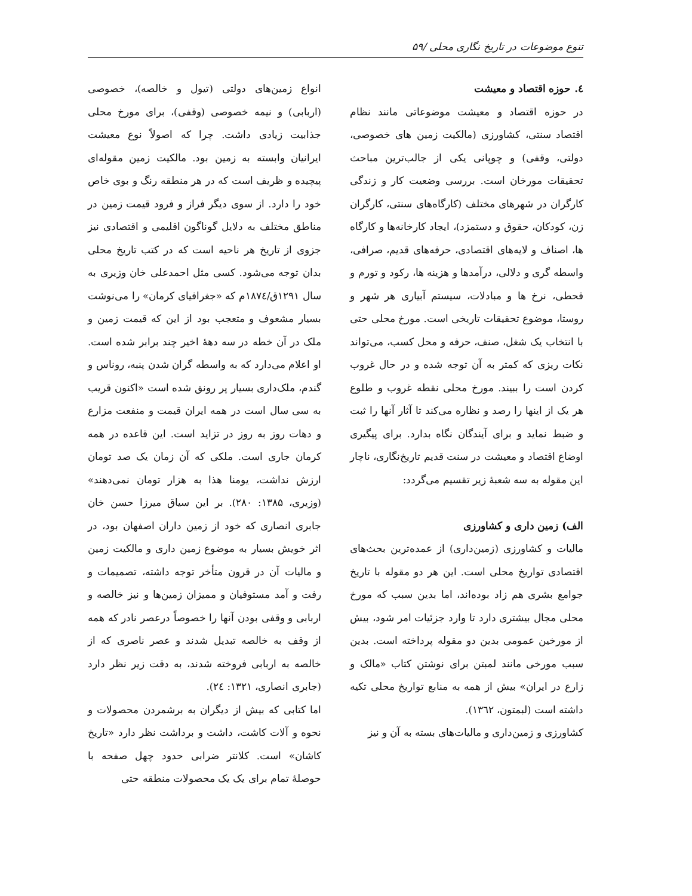تنوع موضوعات در تاریخ نگاری محلی /۵۹
٤. حوزه اقتصاد و معیشت
در حوزه اقتصاد و معیشت موضوعاتی مانند نظام اقتصاد سنتی، کشاورزی (مالکیت زمین های خصوصی، دولتی، وقفی) و چوپانی یکی از جالب‌ترین مباحث تحقیقات مورخان است. بررسی وضعیت کار و زندگی کارگران در شهرهای مختلف (کارگاه‌های سنتی، کارگران زن، کودکان، حقوق و دستمزد)، ایجاد کارخانه‌ها و کارگاه ها، اصناف و لایه‌های اقتصادی، حرفه‌های قدیم، صرافی، واسطه گری و دلالی، درآمدها و هزینه ها، رکود و تورم و قحطی، نرخ ها و مبادلات، سیستم آبیاری هر شهر و روستا، موضوع تحقیقات تاریخی است. مورخ محلی حتی با انتخاب یک شغل، صنف، حرفه و محل کسب، می‌تواند نکات ریزی که کمتر به آن توجه شده و در حال غروب کردن است را ببیند. مورخ محلی نقطه غروب و طلوع هر یک از اینها را رصد و نظاره می‌کند تا آثار آنها را ثبت و ضبط نماید و برای آیندگان نگاه بدارد. برای پیگیری اوضاع اقتصاد و معیشت در سنت قدیم تاریخ‌نگاری، ناچار این مقوله به سه شعبهٔ زیر تقسیم می‌گردد:
الف) زمین داری و کشاورزی
مالیات و کشاورزی (زمین‌داری) از عمده‌ترین بحث‌های اقتصادی تواریخ محلی است. این هر دو مقوله با تاریخ جوامع بشری هم زاد بوده‌اند، اما بدین سبب که مورخ محلی مجال بیشتری دارد تا وارد جزئیات امر شود، بیش از مورخین عمومی بدین دو مقوله پرداخته است. بدین سبب مورخی مانند لمبتن برای نوشتن کتاب «مالک و زارع در ایران» بیش از همه به منابع تواریخ محلی تکیه داشته است (لبمتون، ۱۳٦۲).
کشاورزی و زمین‌داری و مالیات‌های بسته به آن و نیز
انواع زمین‌های دولتی (تیول و خالصه)، خصوصی (اربابی) و نیمه خصوصی (وقفی)، برای مورخ محلی جذابیت زیادی داشت. چرا که اصولاً نوع معیشت ایرانیان وابسته به زمین بود. مالکیت زمین مقوله‌ای پیچیده و ظریف است که در هر منطقه رنگ و بوی خاص خود را دارد. از سوی دیگر فراز و فرود قیمت زمین در مناطق مختلف به دلایل گوناگون اقلیمی و اقتصادی نیز جزوی از تاریخ هر ناحیه است که در کتب تاریخ محلی بدان توجه می‌شود. کسی مثل احمدعلی خان وزیری به سال ۱۲۹۱ق/۱۸۷٤م که «جغرافیای کرمان» را می‌نوشت بسیار مشعوف و متعجب بود از این که قیمت زمین و ملک در آن خطه در سه دههٔ اخیر چند برابر شده است. او اعلام می‌دارد که به واسطه گران شدن پنبه، روناس و گندم، ملک‌داری بسیار پر رونق شده است «اکنون قریب به سی سال است در همه ایران قیمت و منفعت مزارع و دهات روز به روز در تزاید است. این قاعده در همه کرمان جاری است. ملکی که آن زمان یک صد تومان ارزش نداشت، یومنا هذا به هزار تومان نمی‌دهند» (وزیری، ۱۳۸۵: ۲۸۰). بر این سیاق میرزا حسن خان جابری انصاری که خود از زمین داران اصفهان بود، در اثر خویش بسیار به موضوع زمین داری و مالکیت زمین و مالیات آن در قرون متأخر توجه داشته، تصمیمات و رفت و آمد مستوفیان و ممیزان زمین‌ها و نیز خالصه و اربابی و وقفی بودن آنها را خصوصاً درعصر نادر که همه از وقف به خالصه تبدیل شدند و عصر ناصری که از خالصه به اربابی فروخته شدند، به دقت زیر نظر دارد (جابری انصاری، ۱۳۲۱: ۲٤).
اما کتابی که بیش از دیگران به برشمردن محصولات و نحوه و آلات کاشت، داشت و برداشت نظر دارد «تاریخ کاشان» است. کلانتر ضرابی حدود چهل صفحه با حوصلهٔ تمام برای یک یک محصولات منطقه حتی